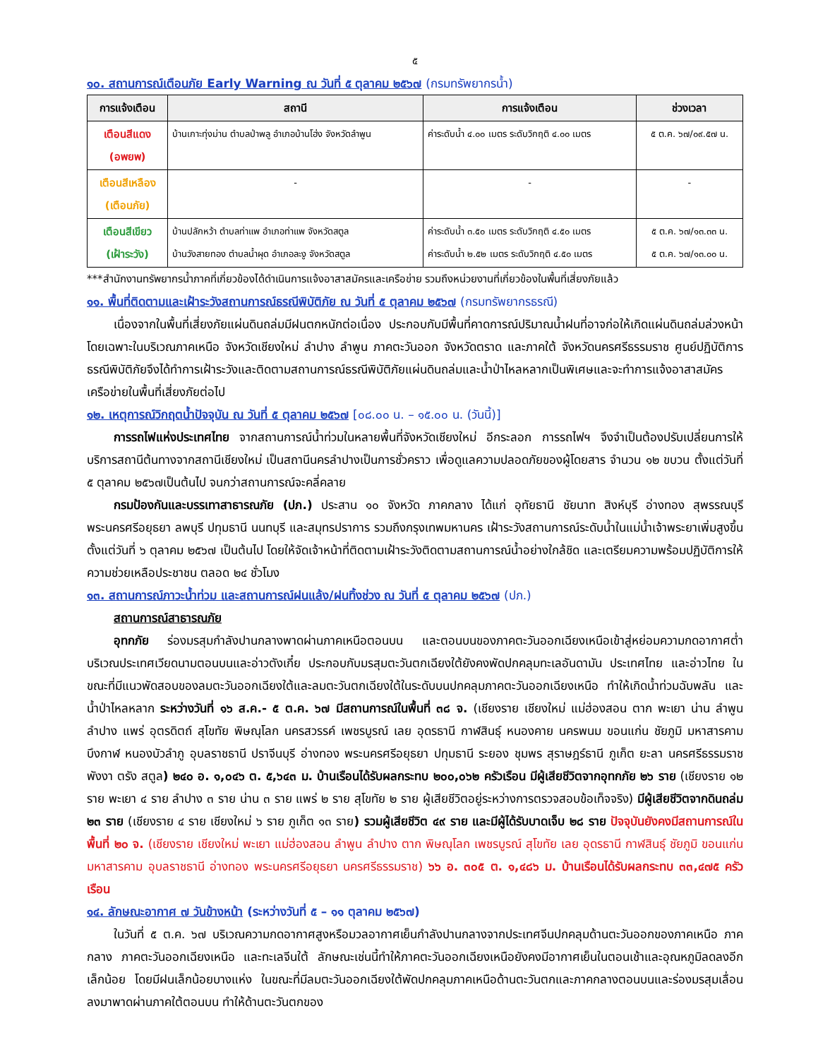๕
๑๐. สถานการณ์เตือนภัย Early Warning ณ วันที่ ๕ ตุลาคม ๒๕๖๗ (กรมทรัพยากรน้ำ)
| การแจ้งเตือน | สถานี | การแจ้งเตือน | ช่วงเวลา |
| --- | --- | --- | --- |
| เตือนสีแดง (อพยพ) | บ้านเกาะทุ่งม่าน ตำบลป่าพลู อำเภอบ้านโฮ่ง จังหวัดลำพูน | ค่าระดับน้ำ ๔.๐๐ เมตร ระดับวิกฤติ ๔.๐๐ เมตร | ๕ ต.ค. ๖๗/๐๙.๕๗ น. |
| เตือนสีเหลือง (เตือนภัย) | - | - | - |
| เตือนสีเขียว (เฝ้าระวัง) | บ้านปลักหว้า ตำบลท่าแพ อำเภอท่าแพ จังหวัดสตูล บ้านวังสายทอง ตำบลน้ำผุด อำเภอละงู จังหวัดสตูล | ค่าระดับน้ำ ๓.๕๐ เมตร ระดับวิกฤติ ๔.๕๐ เมตร ค่าระดับน้ำ ๒.๕๒ เมตร ระดับวิกฤติ ๔.๕๐ เมตร | ๕ ต.ค. ๖๗/๑๓.๓๓ น. ๕ ต.ค. ๖๗/๑๓.๐๐ น. |
***สำนักงานทรัพยากรน้ำภาคที่เกี่ยวข้องได้ดำเนินการแจ้งอาสาสมัครและเครือข่าย รวมถึงหน่วยงานที่เกี่ยวข้องในพื้นที่เสี่ยงภัยแล้ว
๑๑. พื้นที่ติดตามและเฝ้าระวังสถานการณ์ธรณีพิบัติภัย ณ วันที่ ๕ ตุลาคม ๒๕๖๗ (กรมทรัพยากรธรณี)
เนื่องจากในพื้นที่เสี่ยงภัยแผ่นดินถล่มมีฝนตกหนักต่อเนื่อง ประกอบกับมีพื้นที่คาดการณ์ปริมาณน้ำฝนที่อาจก่อให้เกิดแผ่นดินถล่มล่วงหน้า โดยเฉพาะในบริเวณภาคเหนือ จังหวัดเชียงใหม่ ลำปาง ลำพูน ภาคตะวันออก จังหวัดตราด และภาคใต้ จังหวัดนครศรีธรรมราช ศูนย์ปฏิบัติการธรณีพิบัติภัยจึงได้ทำการเฝ้าระวังและติดตามสถานการณ์ธรณีพิบัติภัยแผ่นดินถล่มและน้ำป่าไหลหลากเป็นพิเศษและจะทำการแจ้งอาสาสมัครเครือข่ายในพื้นที่เสี่ยงภัยต่อไป
๑๒. เหตุการณ์วิกฤตน้ำปัจจุบัน ณ วันที่ ๕ ตุลาคม ๒๕๖๗ [๐๘.๐๐ น. – ๑๕.๐๐ น. (วันนี้)]
การรถไฟแห่งประเทศไทย จากสถานการณ์น้ำท่วมในหลายพื้นที่จังหวัดเชียงใหม่ อีกระลอก การรถไฟฯ จึงจำเป็นต้องปรับเปลี่ยนการให้บริการสถานีต้นทางจากสถานีเชียงใหม่ เป็นสถานีนครลำปางเป็นการชั่วคราว เพื่อดูแลความปลอดภัยของผู้โดยสาร จำนวน ๑๒ ขบวน ตั้งแต่วันที่ ๕ ตุลาคม ๒๕๖๗เป็นต้นไป จนกว่าสถานการณ์จะคลี่คลาย
กรมป้องกันและบรรเทาสาธารณภัย (ปภ.) ประสาน ๑๐ จังหวัด ภาคกลาง ได้แก่ อุทัยธานี ชัยนาท สิงห์บุรี อ่างทอง สุพรรณบุรี พระนครศรีอยุธยา ลพบุรี ปทุมธานี นนทบุรี และสมุทรปราการ รวมถึงกรุงเทพมหานคร เฝ้าระวังสถานการณ์ระดับน้ำในแม่น้ำเจ้าพระยาเพิ่มสูงขึ้น ตั้งแต่วันที่ ๖ ตุลาคม ๒๕๖๗ เป็นต้นไป โดยให้จัดเจ้าหน้าที่ติดตามเฝ้าระวังติดตามสถานการณ์น้ำอย่างใกล้ชิด และเตรียมความพร้อมปฏิบัติการให้ความช่วยเหลือประชาชน ตลอด ๒๔ ชั่วโมง
๑๓. สถานการณ์ภาวะน้ำท่วม และสถานการณ์ฝนแล้ง/ฝนทิ้งช่วง ณ วันที่ ๕ ตุลาคม ๒๕๖๗ (ปภ.)
สถานการณ์สาธารณภัย
อุทกภัย ร่องมรสุมกำลังปานกลางพาดผ่านภาคเหนือตอนบน และตอนบนของภาคตะวันออกเฉียงเหนือเข้าสู่หย่อมความกดอากาศต่ำบริเวณประเทศเวียดนามตอนบนและอ่าวตังเกี๋ย ประกอบกับมรสุมตะวันตกเฉียงใต้ยังคงพัดปกคลุมทะเลอันดามัน ประเทศไทย และอ่าวไทย ในขณะที่มีแนวพัดสอบของลมตะวันออกเฉียงใต้และลมตะวันตกเฉียงใต้ในระดับบนปกคลุมภาคตะวันออกเฉียงเหนือ ทำให้เกิดน้ำท่วมฉับพลัน และน้ำป่าไหลหลาก ระหว่างวันที่ ๑๖ ส.ค.- ๕ ต.ค. ๖๗ มีสถานการณ์ในพื้นที่ ๓๘ จ. (เชียงราย เชียงใหม่ แม่ฮ่องสอน ตาก พะเยา น่าน ลำพูน ลำปาง แพร่ อุตรดิตถ์ สุโขทัย พิษณุโลก นครสวรรค์ เพชรบูรณ์ เลย อุดรธานี กาฬสินธุ์ หนองคาย นครพนม ขอนแก่น ชัยภูมิ มหาสารคาม บึงกาฬ หนองบัวลำภู อุบลราชธานี ปราจีนบุรี อ่างทอง พระนครศรีอยุธยา ปทุมธานี ระยอง ชุมพร สุราษฎร์ธานี ภูเก็ต ยะลา นครศรีธรรมราช พังงา ตรัง สตูล) ๒๔๐ อ. ๑,๐๔๖ ต. ๕,๖๔๓ ม. บ้านเรือนได้รับผลกระทบ ๒๐๐,๐๖๒ ครัวเรือน มีผู้เสียชีวิตจากอุทกภัย ๒๖ ราย (เชียงราย ๑๒ ราย พะเยา ๔ ราย ลำปาง ๓ ราย น่าน ๓ ราย แพร่ ๒ ราย สุโขทัย ๒ ราย ผู้เสียชีวิตอยู่ระหว่างการตรวจสอบข้อเท็จจริง) มีผู้เสียชีวิตจากดินถล่ม ๒๓ ราย (เชียงราย ๔ ราย เชียงใหม่ ๖ ราย ภูเก็ต ๑๓ ราย) รวมผู้เสียชีวิต ๔๙ ราย และมีผู้ได้รับบาดเจ็บ ๒๘ ราย ปัจจุบันยังคงมีสถานการณ์ในพื้นที่ ๒๐ จ. (เชียงราย เชียงใหม่ พะเยา แม่ฮ่องสอน ลำพูน ลำปาง ตาก พิษณุโลก เพชรบูรณ์ สุโขทัย เลย อุดรธานี กาฬสินธุ์ ชัยภูมิ ขอนแก่น มหาสารคาม อุบลราชธานี อ่างทอง พระนครศรีอยุธยา นครศรีธรรมราช) ๖๖ อ. ๓๐๕ ต. ๑,๔๘๖ ม. บ้านเรือนได้รับผลกระทบ ๓๓,๔๗๕ ครัวเรือน
๑๔. ลักษณะอากาศ ๗ วันข้างหน้า (ระหว่างวันที่ ๕ – ๑๑ ตุลาคม ๒๕๖๗)
ในวันที่ ๕ ต.ค. ๖๗ บริเวณความกดอากาศสูงหรือมวลอากาศเย็นกำลังปานกลางจากประเทศจีนปกคลุมด้านตะวันออกของภาคเหนือ ภาคกลาง ภาคตะวันออกเฉียงเหนือ และทะเลจีนใต้ ลักษณะเช่นนี้ทำให้ภาคตะวันออกเฉียงเหนือยังคงมีอากาศเย็นในตอนเช้าและอุณหภูมิลดลงอีกเล็กน้อย โดยมีฝนเล็กน้อยบางแห่ง ในขณะที่มีลมตะวันออกเฉียงใต้พัดปกคลุมภาคเหนือด้านตะวันตกและภาคกลางตอนบนและร่องมรสุมเลื่อนลงมาพาดผ่านภาคใต้ตอนบน ทำให้ด้านตะวันตกของ